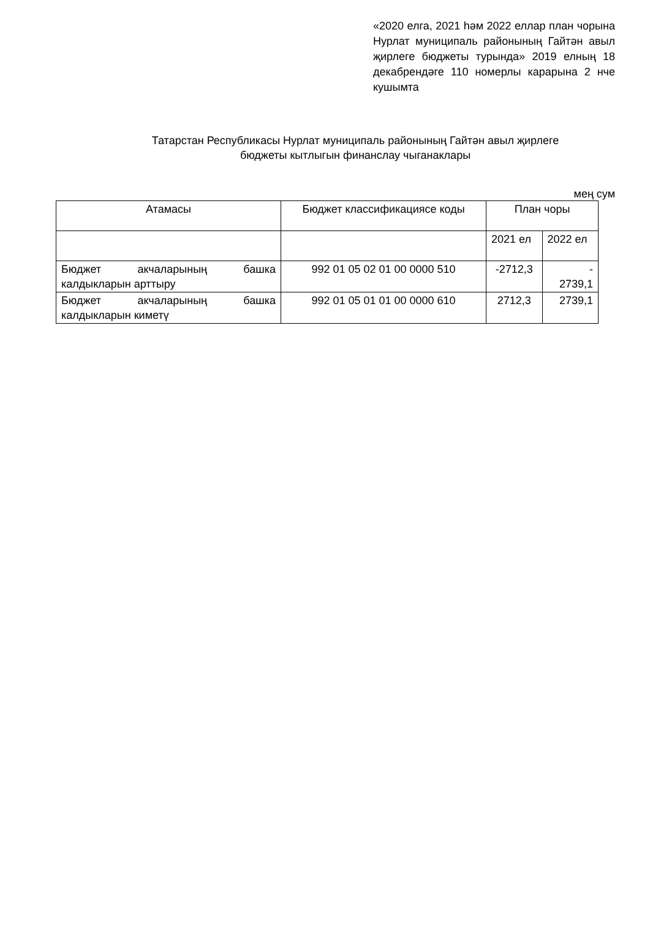«2020 елга, 2021 һәм 2022 еллар план чорына Нурлат муниципаль районының Гайтән авыл җирлеге бюджеты турында» 2019 елның 18 декабрендәге 110 номерлы карарына 2 нче кушымта
Татарстан Республикасы Нурлат муниципаль районының Гайтән авыл җирлеге
бюджеты кытлыгын финанслау чыганаклары
мең сум
| Атамасы | Бюджет классификациясе коды | План чоры | |
| --- | --- | --- | --- |
| | | 2021 ел | 2022 ел |
| Бюджет акчаларының башка калдыкларын арттыру | 992 01 05 02 01 00 0000 510 | -2712,3 | - 2739,1 |
| Бюджет акчаларының башка калдыкларын киметү | 992 01 05 01 01 00 0000 610 | 2712,3 | 2739,1 |